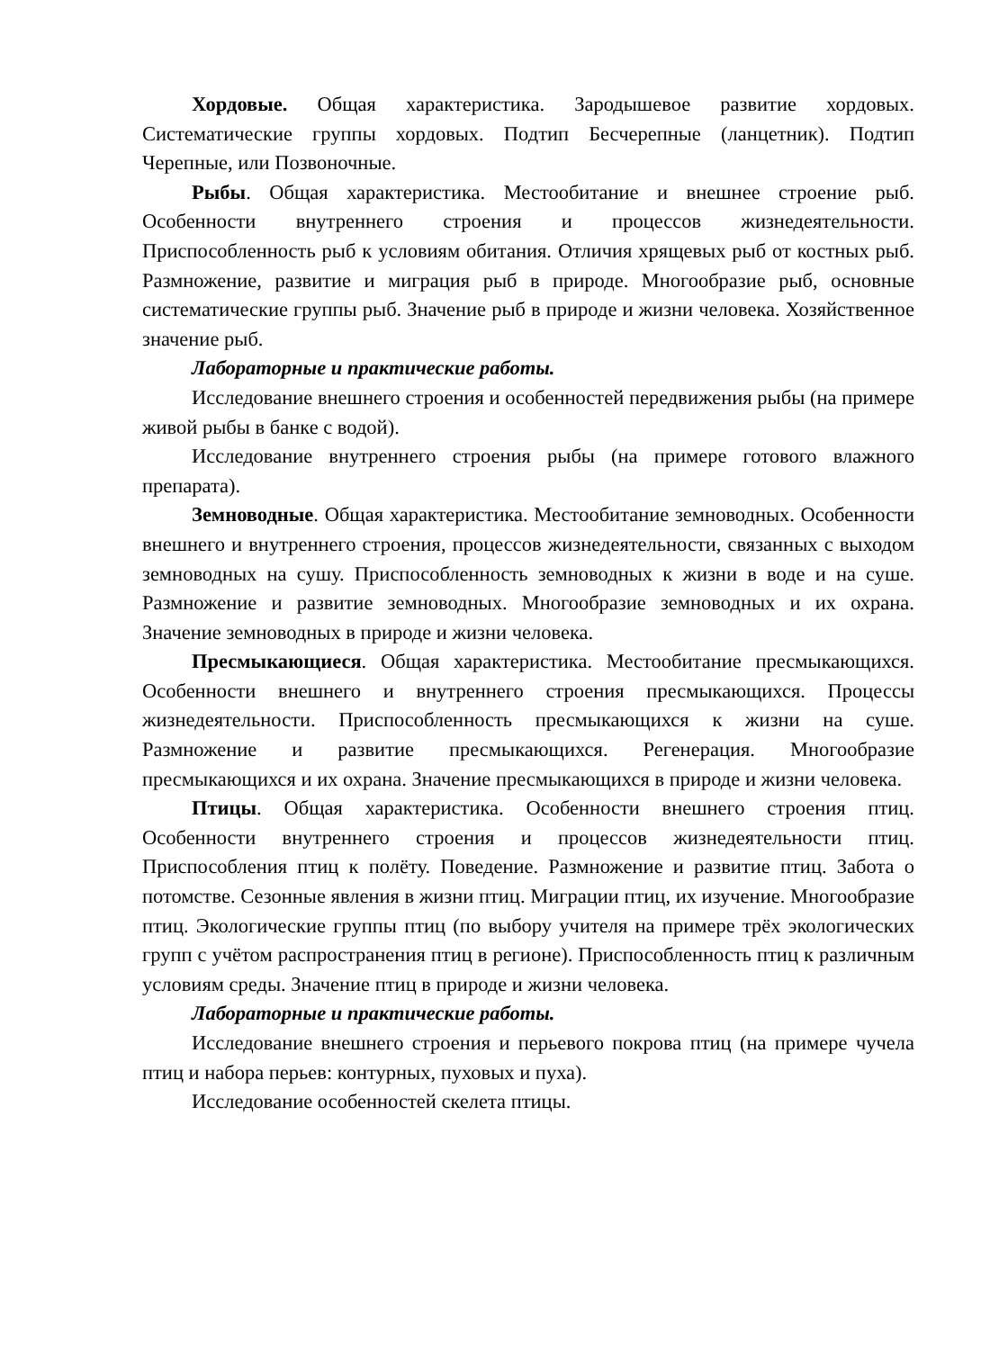Хордовые. Общая характеристика. Зародышевое развитие хордовых. Систематические группы хордовых. Подтип Бесчерепные (ланцетник). Подтип Черепные, или Позвоночные.
Рыбы. Общая характеристика. Местообитание и внешнее строение рыб. Особенности внутреннего строения и процессов жизнедеятельности. Приспособленность рыб к условиям обитания. Отличия хрящевых рыб от костных рыб. Размножение, развитие и миграция рыб в природе. Многообразие рыб, основные систематические группы рыб. Значение рыб в природе и жизни человека. Хозяйственное значение рыб.
Лабораторные и практические работы.
Исследование внешнего строения и особенностей передвижения рыбы (на примере живой рыбы в банке с водой).
Исследование внутреннего строения рыбы (на примере готового влажного препарата).
Земноводные. Общая характеристика. Местообитание земноводных. Особенности внешнего и внутреннего строения, процессов жизнедеятельности, связанных с выходом земноводных на сушу. Приспособленность земноводных к жизни в воде и на суше. Размножение и развитие земноводных. Многообразие земноводных и их охрана. Значение земноводных в природе и жизни человека.
Пресмыкающиеся. Общая характеристика. Местообитание пресмыкающихся. Особенности внешнего и внутреннего строения пресмыкающихся. Процессы жизнедеятельности. Приспособленность пресмыкающихся к жизни на суше. Размножение и развитие пресмыкающихся. Регенерация. Многообразие пресмыкающихся и их охрана. Значение пресмыкающихся в природе и жизни человека.
Птицы. Общая характеристика. Особенности внешнего строения птиц. Особенности внутреннего строения и процессов жизнедеятельности птиц. Приспособления птиц к полёту. Поведение. Размножение и развитие птиц. Забота о потомстве. Сезонные явления в жизни птиц. Миграции птиц, их изучение. Многообразие птиц. Экологические группы птиц (по выбору учителя на примере трёх экологических групп с учётом распространения птиц в регионе). Приспособленность птиц к различным условиям среды. Значение птиц в природе и жизни человека.
Лабораторные и практические работы.
Исследование внешнего строения и перьевого покрова птиц (на примере чучела птиц и набора перьев: контурных, пуховых и пуха).
Исследование особенностей скелета птицы.